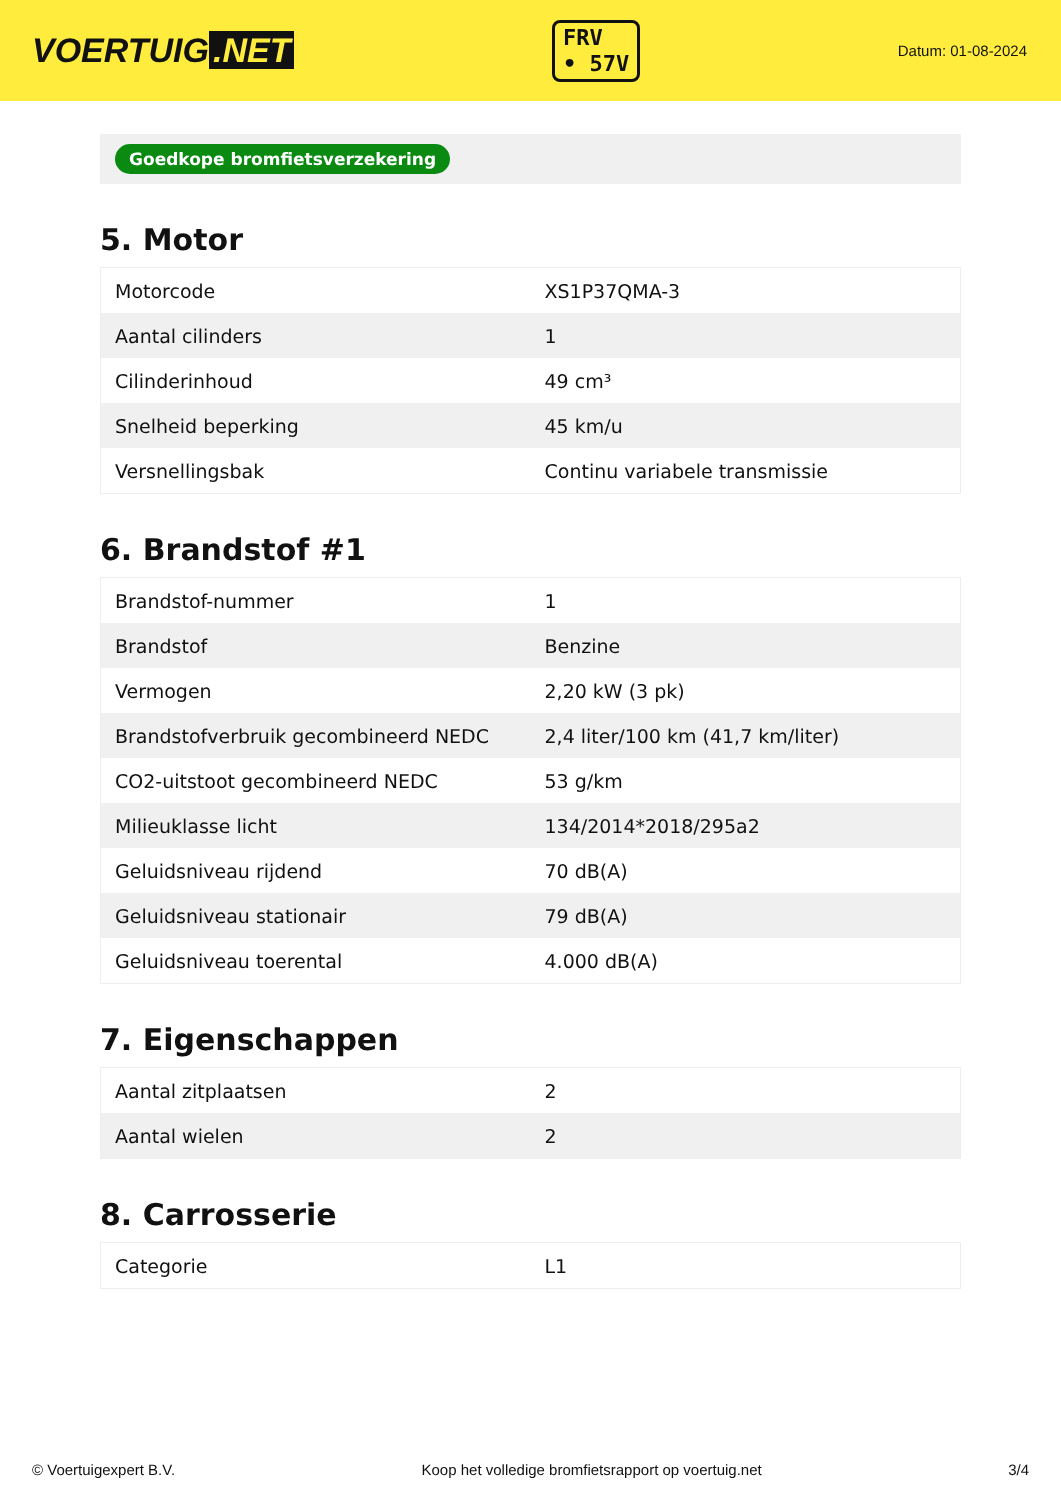VOERTUIG.NET
FRV
• 57V
Datum: 01-08-2024
Goedkope bromfietsverzekering
5. Motor
| Motorcode | XS1P37QMA-3 |
| Aantal cilinders | 1 |
| Cilinderinhoud | 49 cm³ |
| Snelheid beperking | 45 km/u |
| Versnellingsbak | Continu variabele transmissie |
6. Brandstof #1
| Brandstof-nummer | 1 |
| Brandstof | Benzine |
| Vermogen | 2,20 kW (3 pk) |
| Brandstofverbruik gecombineerd NEDC | 2,4 liter/100 km (41,7 km/liter) |
| CO2-uitstoot gecombineerd NEDC | 53 g/km |
| Milieuklasse licht | 134/2014*2018/295a2 |
| Geluidsniveau rijdend | 70 dB(A) |
| Geluidsniveau stationair | 79 dB(A) |
| Geluidsniveau toerental | 4.000 dB(A) |
7. Eigenschappen
| Aantal zitplaatsen | 2 |
| Aantal wielen | 2 |
8. Carrosserie
| Categorie | L1 |
© Voertuigexpert B.V. Koop het volledige bromfietsrapport op voertuig.net 3/4